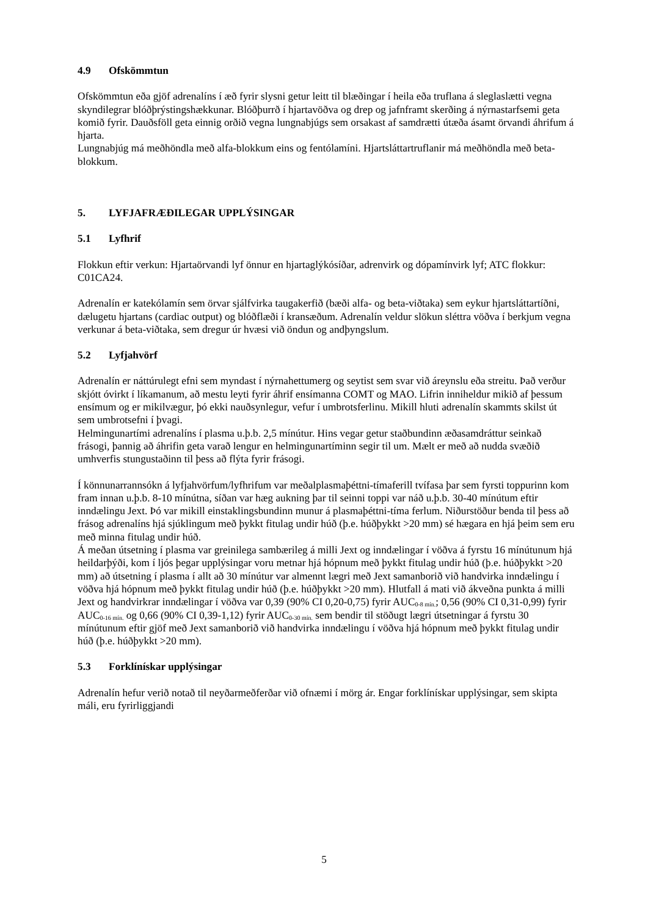4.9 Ofskömmtun
Ofskömmtun eða gjöf adrenalíns í æð fyrir slysni getur leitt til blæðingar í heila eða truflana á sleglaslætti vegna skyndilegrar blóðþrýstingshækkunar. Blóðþurrð í hjartavöðva og drep og jafnframt skerðing á nýrnastarfsemi geta komið fyrir. Dauðsföll geta einnig orðið vegna lungnabjúgs sem orsakast af samdrætti útæða ásamt örvandi áhrifum á hjarta.
Lungnabjúg má meðhöndla með alfa-blokkum eins og fentólamíni. Hjartsláttartruflanir má meðhöndla með beta-blokkum.
5. LYFJAFRÆÐILEGAR UPPLÝSINGAR
5.1 Lyfhrif
Flokkun eftir verkun: Hjartaörvandi lyf önnur en hjartaglýkósíðar, adrenvirk og dópamínvirk lyf; ATC flokkur: C01CA24.
Adrenalín er katekólamín sem örvar sjálfvirka taugakerfið (bæði alfa- og beta-viðtaka) sem eykur hjartsláttartíðni, dælugetu hjartans (cardiac output) og blóðflæði í kransæðum. Adrenalín veldur slökun sléttra vöðva í berkjum vegna verkunar á beta-viðtaka, sem dregur úr hvæsi við öndun og andþyngslum.
5.2 Lyfjahvörf
Adrenalín er náttúrulegt efni sem myndast í nýrnahettumerg og seytist sem svar við áreynslu eða streitu. Það verður skjótt óvirkt í líkamanum, að mestu leyti fyrir áhrif ensímanna COMT og MAO. Lifrin inniheldur mikið af þessum ensímum og er mikilvægur, þó ekki nauðsynlegur, vefur í umbrotsferlinu. Mikill hluti adrenalín skammts skilst út sem umbrotsefni í þvagi.
Helmingunartími adrenalíns í plasma u.þ.b. 2,5 mínútur. Hins vegar getur staðbundinn æðasamdráttur seinkað frásogi, þannig að áhrifin geta varað lengur en helmingunartíminn segir til um. Mælt er með að nudda svæðið umhverfis stungustaðinn til þess að flýta fyrir frásogi.
Í könnunarrannsókn á lyfjahvörfum/lyfhrifum var meðalplasmaþéttni-tímaferill tvífasa þar sem fyrsti toppurinn kom fram innan u.þ.b. 8-10 mínútna, síðan var hæg aukning þar til seinni toppi var náð u.þ.b. 30-40 mínútum eftir inndælingu Jext. Þó var mikill einstaklingsbundinn munur á plasmaþéttni-tíma ferlum. Niðurstöður benda til þess að frásog adrenalíns hjá sjúklingum með þykkt fitulag undir húð (þ.e. húðþykkt >20 mm) sé hægara en hjá þeim sem eru með minna fitulag undir húð.
Á meðan útsetning í plasma var greinilega sambærileg á milli Jext og inndælingar í vöðva á fyrstu 16 mínútunum hjá heildarþýði, kom í ljós þegar upplýsingar voru metnar hjá hópnum með þykkt fitulag undir húð (þ.e. húðþykkt >20 mm) að útsetning í plasma í allt að 30 mínútur var almennt lægri með Jext samanborið við handvirka inndælingu í vöðva hjá hópnum með þykkt fitulag undir húð (þ.e. húðþykkt >20 mm). Hlutfall á mati við ákveðna punkta á milli Jext og handvirkrar inndælingar í vöðva var 0,39 (90% CI 0,20-0,75) fyrir AUC<sub>0-8 mín.</sub>; 0,56 (90% CI 0,31-0,99) fyrir AUC<sub>0-16 mín.</sub> og 0,66 (90% CI 0,39-1,12) fyrir AUC<sub>0-30 mín.</sub> sem bendir til stöðugt lægri útsetningar á fyrstu 30 mínútunum eftir gjöf með Jext samanborið við handvirka inndælingu í vöðva hjá hópnum með þykkt fitulag undir húð (þ.e. húðþykkt >20 mm).
5.3 Forklínískar upplýsingar
Adrenalín hefur verið notað til neyðarmeðferðar við ofnæmi í mörg ár. Engar forklínískar upplýsingar, sem skipta máli, eru fyrirliggjandi
5